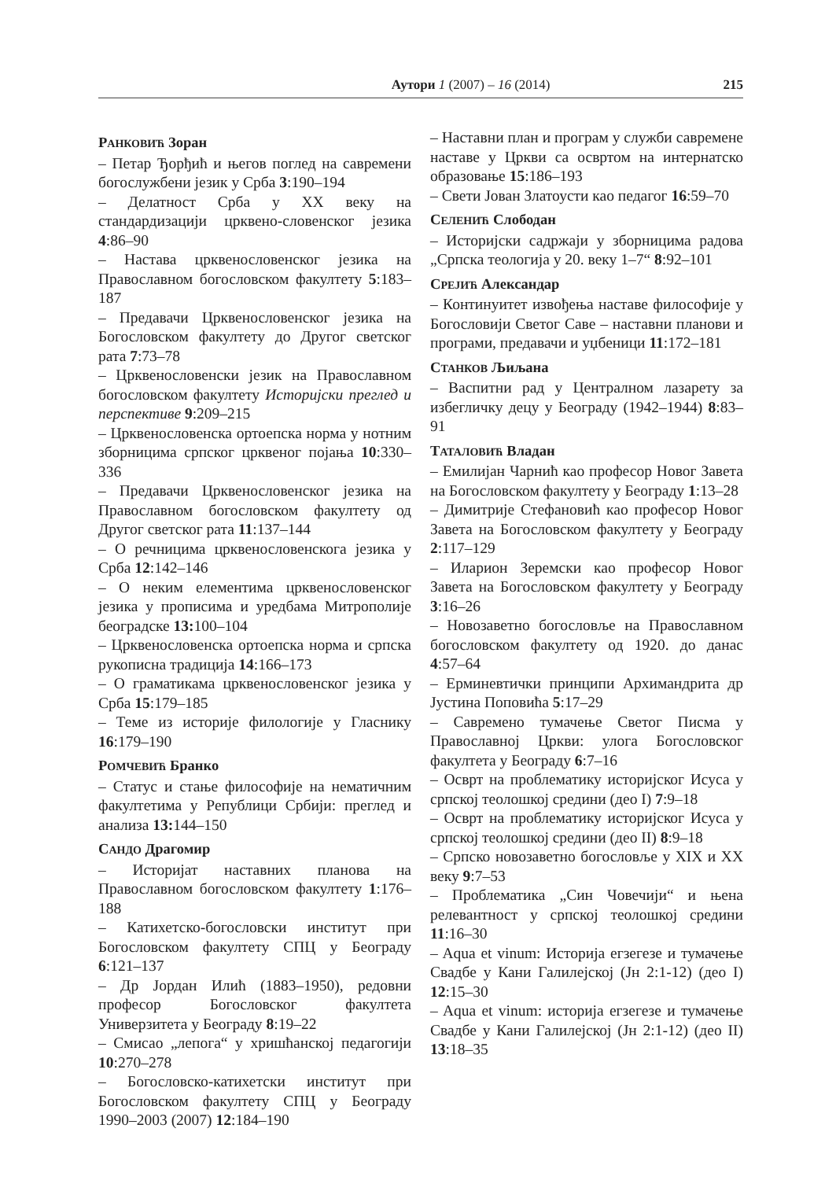Аутори 1 (2007) – 16 (2014) 215
РАНКОВИЋ Зоран
– Петар Ђорђић и његов поглед на савремени богослужбени језик у Срба 3:190–194
– Делатност Срба у XX веку на стандардизацији црквено-словенског језика 4:86–90
– Настава црквенословенског језика на Православном богословском факултету 5:183–187
– Предавачи Црквенословенског језика на Богословском факултету до Другог светског рата 7:73–78
– Црквенословенски језик на Православном богословском факултету Историјски преглед и перспективе 9:209–215
– Црквенословенска ортоепска норма у нотним зборницима српског црквеног појања 10:330–336
– Предавачи Црквенословенског језика на Православном богословском факултету од Другог светског рата 11:137–144
– О речницима црквенословенскога језика у Срба 12:142–146
– О неким елементима црквенословенског језика у прописима и уредбама Митрополије београдске 13: 100–104
– Црквенословенска ортоепска норма и српска рукописна традиција 14:166–173
– О граматикама црквенословенског језика у Срба 15:179–185
– Теме из историје филологије у Гласнику 16:179–190
РОМЧЕВИЋ Бранко
– Статус и стање философије на нематичним факултетима у Републици Србији: преглед и анализа 13: 144–150
САНДО Драгомир
– Историјат наставних планова на Православном богословском факултету 1:176–188
– Катихетско-богословски институт при Богословском факултету СПЦ у Београду 6:121–137
– Др Јордан Илић (1883–1950), редовни професор Богословског факултета Универзитета у Београду 8:19–22
– Смисао „лепога“ у хришћанској педагогији 10:270–278
– Богословско-катихетски институт при Богословском факултету СПЦ у Београду 1990–2003 (2007) 12:184–190
– Наставни план и програм у служби савремене наставе у Цркви са освртом на интернатско образовање 15:186–193
– Свети Јован Златоусти као педагог 16:59–70
СЕЛЕНИЋ Слободан
– Историјски садржаји у зборницима радова „Српска теологија у 20. веку 1–7“ 8:92–101
СРЕЈИЋ Александар
– Континуитет извођења наставе философије у Богословији Светог Саве – наставни планови и програми, предавачи и уџбеници 11:172–181
СТАНКОВ Љиљана
– Васпитни рад у Централном лазарету за избегличку децу у Београду (1942–1944) 8:83–91
ТАТАЛОВИЋ Владан
– Емилијан Чарнић као професор Новог Завета на Богословском факултету у Београду 1:13–28
– Димитрије Стефановић као професор Новог Завета на Богословском факултету у Београду 2:117–129
– Иларион Зеремски као професор Новог Завета на Богословском факултету у Београду 3:16–26
– Новозаветно богословље на Православном богословском факултету од 1920. до данас 4:57–64
– Ерминевтички принципи Архимандрита др Јустина Поповића 5:17–29
– Савремено тумачење Светог Писма у Православној Цркви: улога Богословског факултета у Београду 6:7–16
– Осврт на проблематику историјског Исуса у српској теолошкој средини (део I) 7:9–18
– Осврт на проблематику историјског Исуса у српској теолошкој средини (део II) 8:9–18
– Српско новозаветно богословље у XIX и XX веку 9:7–53
– Проблематика „Син Човечији“ и њена релевантност у српској теолошкој средини 11:16–30
– Aqua et vinum: Историја егзегезе и тумачење Свадбе у Кани Галилејској (Јн 2:1-12) (део I) 12:15–30
– Aqua et vinum: историја егзегезе и тумачење Свадбе у Кани Галилејској (Јн 2:1-12) (део II) 13:18–35